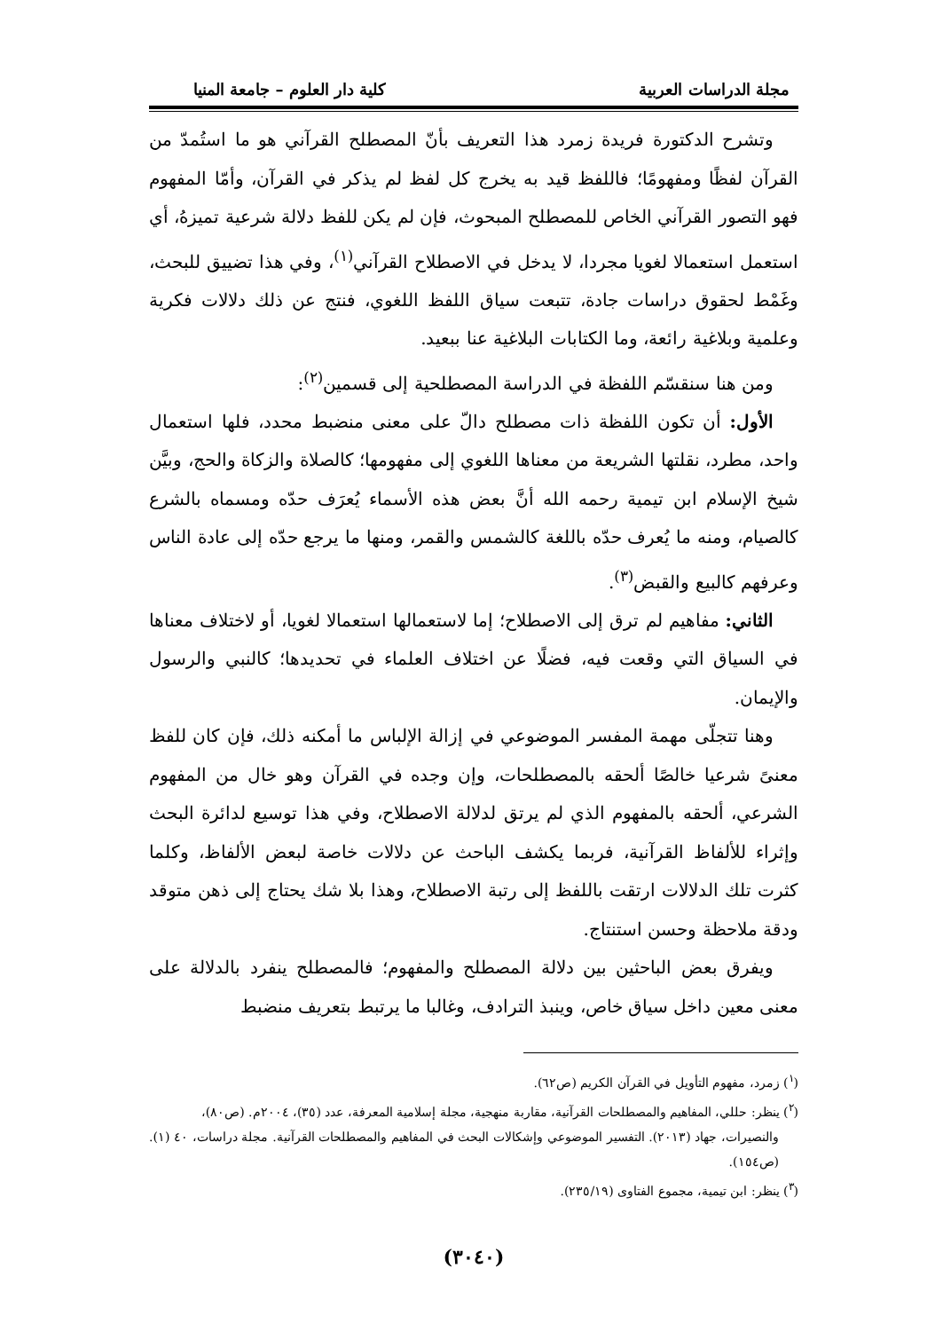مجلة الدراسات العربية كلية دار العلوم – جامعة المنيا
وتشرح الدكتورة فريدة زمرد هذا التعريف بأنّ المصطلح القرآني هو ما استُمدّ من القرآن لفظًا ومفهومًا؛ فاللفظ قيد به يخرج كل لفظ لم يذكر في القرآن، وأمّا المفهوم فهو التصور القرآني الخاص للمصطلح المبحوث، فإن لم يكن للفظ دلالة شرعية تميزهُ، أي استعمل استعمالا لغويا مجردا، لا يدخل في الاصطلاح القرآني<sup>(١)</sup>، وفي هذا تضييق للبحث، وغَمْط لحقوق دراسات جادة، تتبعت سياق اللفظ اللغوي، فنتج عن ذلك دلالات فكرية وعلمية وبلاغية رائعة، وما الكتابات البلاغية عنا ببعيد.
ومن هنا سنقسّم اللفظة في الدراسة المصطلحية إلى قسمين<sup>(٢)</sup>:
الأول: أن تكون اللفظة ذات مصطلح دالّ على معنى منضبط محدد، فلها استعمال واحد، مطرد، نقلتها الشريعة من معناها اللغوي إلى مفهومها؛ كالصلاة والزكاة والحج، وبيَّن شيخ الإسلام ابن تيمية رحمه الله أنَّ بعض هذه الأسماء يُعرَف حدّه ومسماه بالشرع كالصيام، ومنه ما يُعرف حدّه باللغة كالشمس والقمر، ومنها ما يرجع حدّه إلى عادة الناس وعرفهم كالبيع والقبض<sup>(٣)</sup>.
الثاني: مفاهيم لم ترق إلى الاصطلاح؛ إما لاستعمالها استعمالا لغويا، أو لاختلاف معناها في السياق التي وقعت فيه، فضلًا عن اختلاف العلماء في تحديدها؛ كالنبي والرسول والإيمان.
وهنا تتجلّى مهمة المفسر الموضوعي في إزالة الإلباس ما أمكنه ذلك، فإن كان للفظ معنىً شرعيا خالصًا ألحقه بالمصطلحات، وإن وجده في القرآن وهو خال من المفهوم الشرعي، ألحقه بالمفهوم الذي لم يرتق لدلالة الاصطلاح، وفي هذا توسيع لدائرة البحث وإثراء للألفاظ القرآنية، فربما يكشف الباحث عن دلالات خاصة لبعض الألفاظ، وكلما كثرت تلك الدلالات ارتقت باللفظ إلى رتبة الاصطلاح، وهذا بلا شك يحتاج إلى ذهن متوقد ودقة ملاحظة وحسن استنتاج.
ويفرق بعض الباحثين بين دلالة المصطلح والمفهوم؛ فالمصطلح ينفرد بالدلالة على معنى معين داخل سياق خاص، وينبذ الترادف، وغالبا ما يرتبط بتعريف منضبط
(<sup>١</sup>) زمرد، مفهوم التأويل في القرآن الكريم (ص٦٢).
(<sup>٢</sup>) ينظر: حللي، المفاهيم والمصطلحات القرآنية، مقاربة منهجية، مجلة إسلامية المعرفة، عدد (٣٥)، ٢٠٠٤م. (ص٨٠)،
والنصيرات، جهاد (٢٠١٣). التفسير الموضوعي وإشكالات البحث في المفاهيم والمصطلحات القرآنية. مجلة دراسات، ٤٠ (١). (ص١٥٤).
(<sup>٣</sup>) ينظر: ابن تيمية، مجموع الفتاوى (٢٣٥/١٩).
(٣٠٤٠)